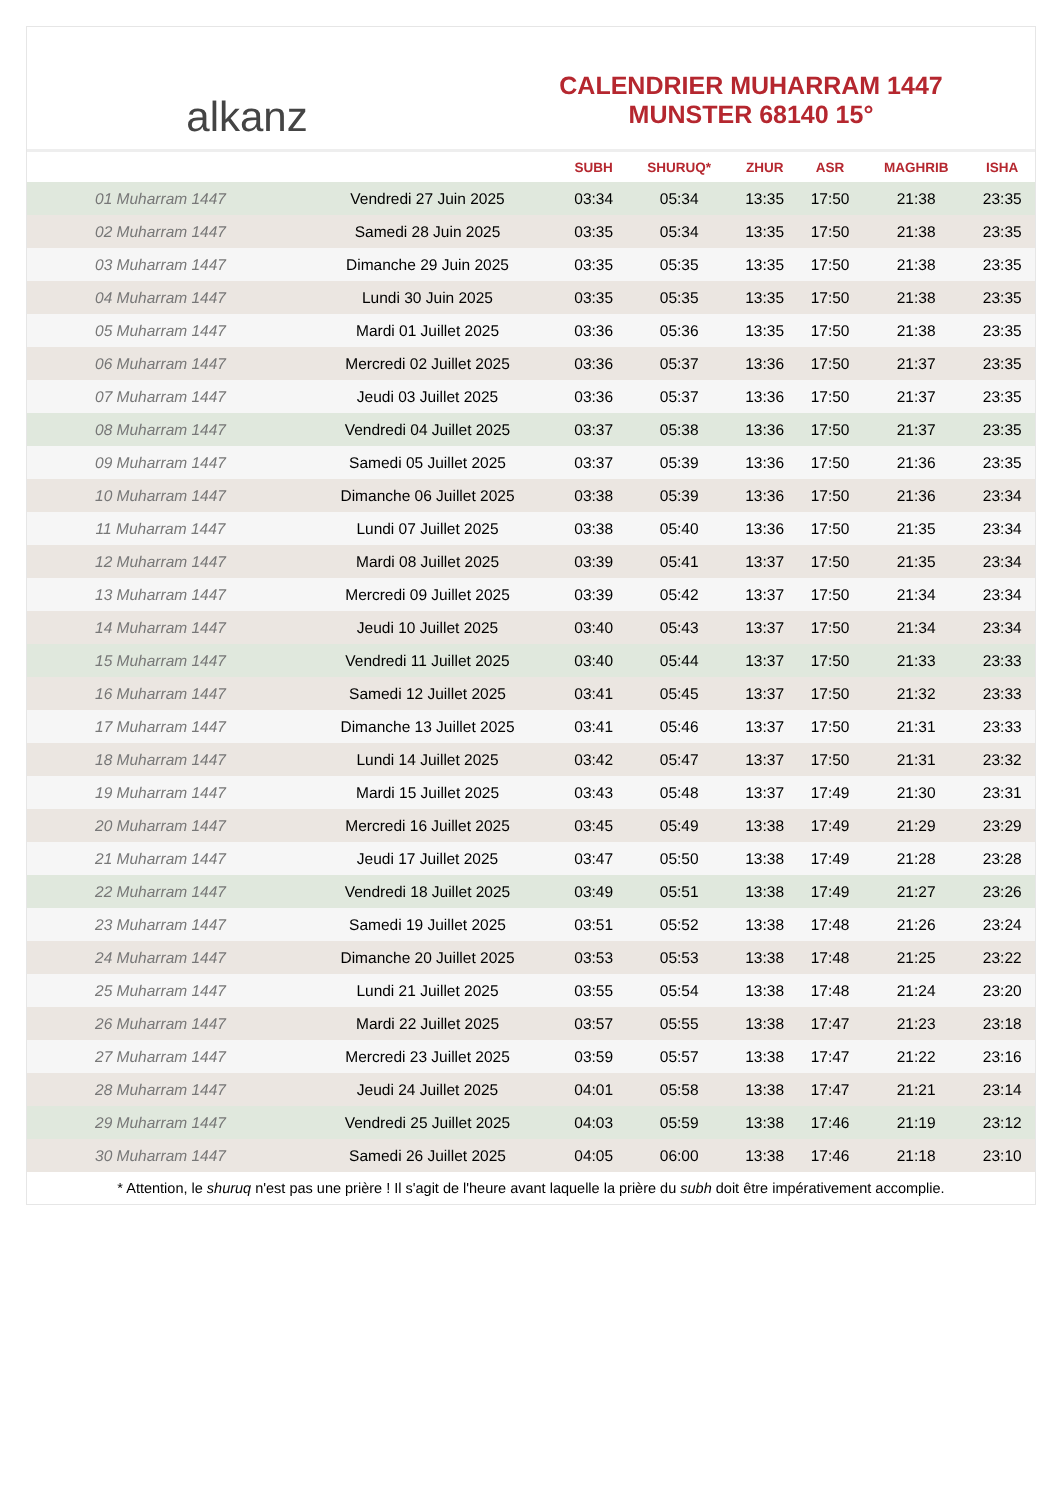alkanz
CALENDRIER MUHARRAM 1447
MUNSTER 68140 15°
| | | SUBH | SHURUQ* | ZHUR | ASR | MAGHRIB | ISHA |
| --- | --- | --- | --- | --- | --- | --- | --- |
| 01 Muharram 1447 | Vendredi 27 Juin 2025 | 03:34 | 05:34 | 13:35 | 17:50 | 21:38 | 23:35 |
| 02 Muharram 1447 | Samedi 28 Juin 2025 | 03:35 | 05:34 | 13:35 | 17:50 | 21:38 | 23:35 |
| 03 Muharram 1447 | Dimanche 29 Juin 2025 | 03:35 | 05:35 | 13:35 | 17:50 | 21:38 | 23:35 |
| 04 Muharram 1447 | Lundi 30 Juin 2025 | 03:35 | 05:35 | 13:35 | 17:50 | 21:38 | 23:35 |
| 05 Muharram 1447 | Mardi 01 Juillet 2025 | 03:36 | 05:36 | 13:35 | 17:50 | 21:38 | 23:35 |
| 06 Muharram 1447 | Mercredi 02 Juillet 2025 | 03:36 | 05:37 | 13:36 | 17:50 | 21:37 | 23:35 |
| 07 Muharram 1447 | Jeudi 03 Juillet 2025 | 03:36 | 05:37 | 13:36 | 17:50 | 21:37 | 23:35 |
| 08 Muharram 1447 | Vendredi 04 Juillet 2025 | 03:37 | 05:38 | 13:36 | 17:50 | 21:37 | 23:35 |
| 09 Muharram 1447 | Samedi 05 Juillet 2025 | 03:37 | 05:39 | 13:36 | 17:50 | 21:36 | 23:35 |
| 10 Muharram 1447 | Dimanche 06 Juillet 2025 | 03:38 | 05:39 | 13:36 | 17:50 | 21:36 | 23:34 |
| 11 Muharram 1447 | Lundi 07 Juillet 2025 | 03:38 | 05:40 | 13:36 | 17:50 | 21:35 | 23:34 |
| 12 Muharram 1447 | Mardi 08 Juillet 2025 | 03:39 | 05:41 | 13:37 | 17:50 | 21:35 | 23:34 |
| 13 Muharram 1447 | Mercredi 09 Juillet 2025 | 03:39 | 05:42 | 13:37 | 17:50 | 21:34 | 23:34 |
| 14 Muharram 1447 | Jeudi 10 Juillet 2025 | 03:40 | 05:43 | 13:37 | 17:50 | 21:34 | 23:34 |
| 15 Muharram 1447 | Vendredi 11 Juillet 2025 | 03:40 | 05:44 | 13:37 | 17:50 | 21:33 | 23:33 |
| 16 Muharram 1447 | Samedi 12 Juillet 2025 | 03:41 | 05:45 | 13:37 | 17:50 | 21:32 | 23:33 |
| 17 Muharram 1447 | Dimanche 13 Juillet 2025 | 03:41 | 05:46 | 13:37 | 17:50 | 21:31 | 23:33 |
| 18 Muharram 1447 | Lundi 14 Juillet 2025 | 03:42 | 05:47 | 13:37 | 17:50 | 21:31 | 23:32 |
| 19 Muharram 1447 | Mardi 15 Juillet 2025 | 03:43 | 05:48 | 13:37 | 17:49 | 21:30 | 23:31 |
| 20 Muharram 1447 | Mercredi 16 Juillet 2025 | 03:45 | 05:49 | 13:38 | 17:49 | 21:29 | 23:29 |
| 21 Muharram 1447 | Jeudi 17 Juillet 2025 | 03:47 | 05:50 | 13:38 | 17:49 | 21:28 | 23:28 |
| 22 Muharram 1447 | Vendredi 18 Juillet 2025 | 03:49 | 05:51 | 13:38 | 17:49 | 21:27 | 23:26 |
| 23 Muharram 1447 | Samedi 19 Juillet 2025 | 03:51 | 05:52 | 13:38 | 17:48 | 21:26 | 23:24 |
| 24 Muharram 1447 | Dimanche 20 Juillet 2025 | 03:53 | 05:53 | 13:38 | 17:48 | 21:25 | 23:22 |
| 25 Muharram 1447 | Lundi 21 Juillet 2025 | 03:55 | 05:54 | 13:38 | 17:48 | 21:24 | 23:20 |
| 26 Muharram 1447 | Mardi 22 Juillet 2025 | 03:57 | 05:55 | 13:38 | 17:47 | 21:23 | 23:18 |
| 27 Muharram 1447 | Mercredi 23 Juillet 2025 | 03:59 | 05:57 | 13:38 | 17:47 | 21:22 | 23:16 |
| 28 Muharram 1447 | Jeudi 24 Juillet 2025 | 04:01 | 05:58 | 13:38 | 17:47 | 21:21 | 23:14 |
| 29 Muharram 1447 | Vendredi 25 Juillet 2025 | 04:03 | 05:59 | 13:38 | 17:46 | 21:19 | 23:12 |
| 30 Muharram 1447 | Samedi 26 Juillet 2025 | 04:05 | 06:00 | 13:38 | 17:46 | 21:18 | 23:10 |
* Attention, le shuruq n'est pas une prière ! Il s'agit de l'heure avant laquelle la prière du subh doit être impérativement accomplie.